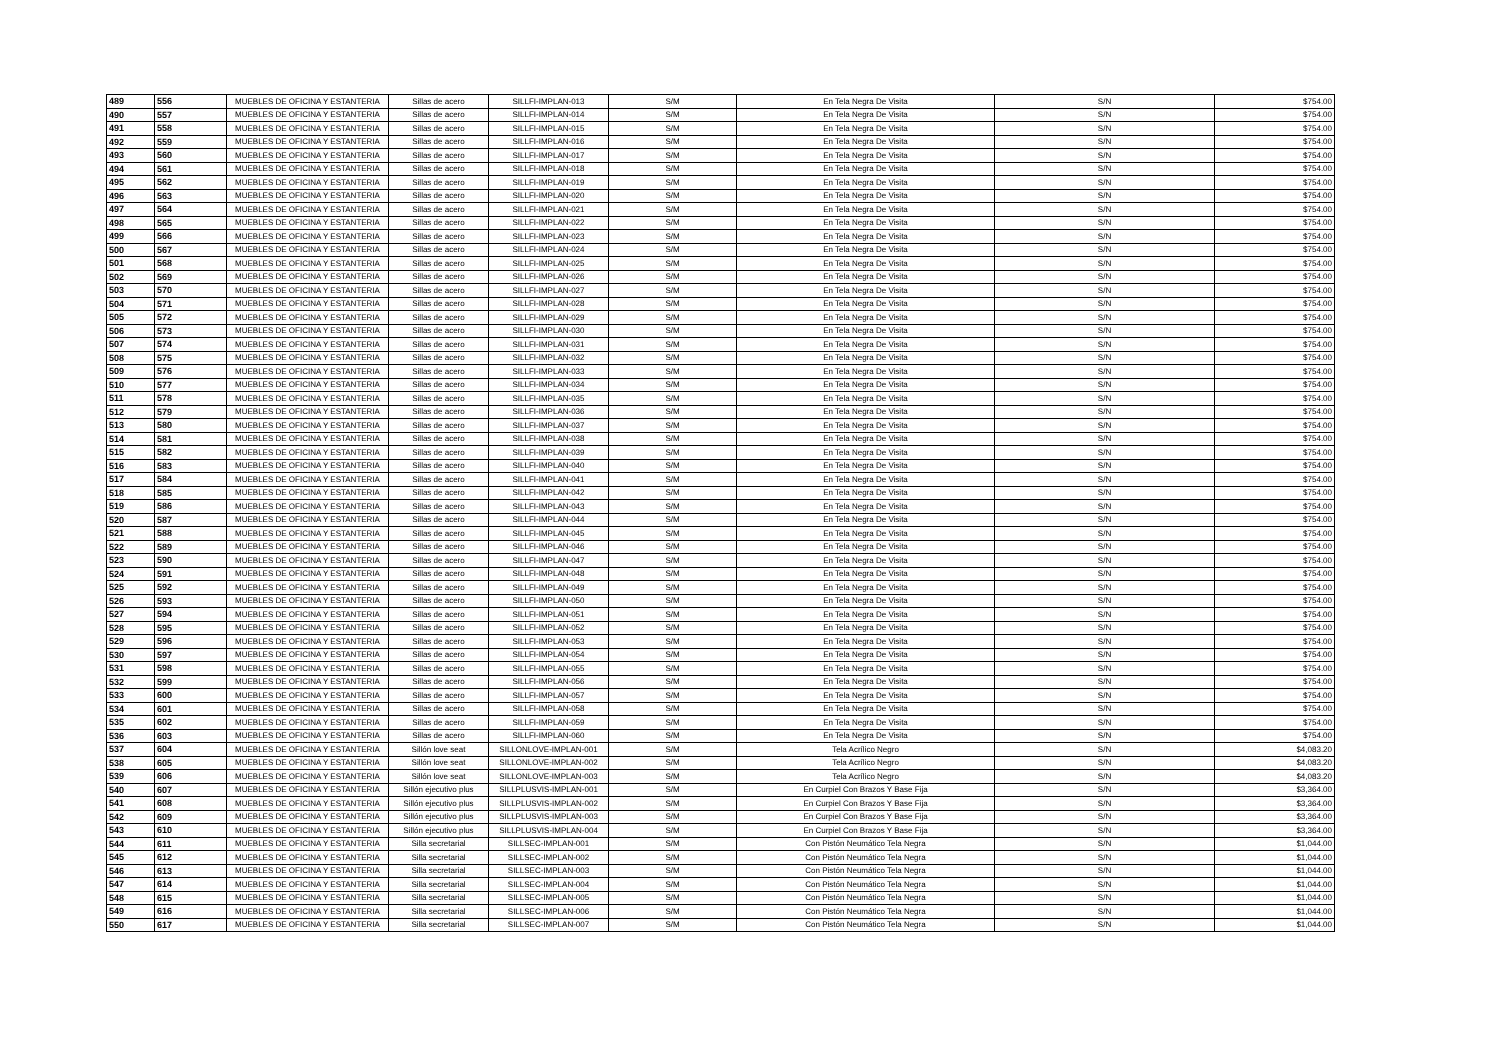| 489 | 556 | MUEBLES DE OFICINA Y ESTANTERIA | Sillas de acero | SILLFI-IMPLAN-013 | S/M | En Tela Negra De Visita | S/N | $754.00 |
| 490 | 557 | MUEBLES DE OFICINA Y ESTANTERIA | Sillas de acero | SILLFI-IMPLAN-014 | S/M | En Tela Negra De Visita | S/N | $754.00 |
| 491 | 558 | MUEBLES DE OFICINA Y ESTANTERIA | Sillas de acero | SILLFI-IMPLAN-015 | S/M | En Tela Negra De Visita | S/N | $754.00 |
| 492 | 559 | MUEBLES DE OFICINA Y ESTANTERIA | Sillas de acero | SILLFI-IMPLAN-016 | S/M | En Tela Negra De Visita | S/N | $754.00 |
| 493 | 560 | MUEBLES DE OFICINA Y ESTANTERIA | Sillas de acero | SILLFI-IMPLAN-017 | S/M | En Tela Negra De Visita | S/N | $754.00 |
| 494 | 561 | MUEBLES DE OFICINA Y ESTANTERIA | Sillas de acero | SILLFI-IMPLAN-018 | S/M | En Tela Negra De Visita | S/N | $754.00 |
| 495 | 562 | MUEBLES DE OFICINA Y ESTANTERIA | Sillas de acero | SILLFI-IMPLAN-019 | S/M | En Tela Negra De Visita | S/N | $754.00 |
| 496 | 563 | MUEBLES DE OFICINA Y ESTANTERIA | Sillas de acero | SILLFI-IMPLAN-020 | S/M | En Tela Negra De Visita | S/N | $754.00 |
| 497 | 564 | MUEBLES DE OFICINA Y ESTANTERIA | Sillas de acero | SILLFI-IMPLAN-021 | S/M | En Tela Negra De Visita | S/N | $754.00 |
| 498 | 565 | MUEBLES DE OFICINA Y ESTANTERIA | Sillas de acero | SILLFI-IMPLAN-022 | S/M | En Tela Negra De Visita | S/N | $754.00 |
| 499 | 566 | MUEBLES DE OFICINA Y ESTANTERIA | Sillas de acero | SILLFI-IMPLAN-023 | S/M | En Tela Negra De Visita | S/N | $754.00 |
| 500 | 567 | MUEBLES DE OFICINA Y ESTANTERIA | Sillas de acero | SILLFI-IMPLAN-024 | S/M | En Tela Negra De Visita | S/N | $754.00 |
| 501 | 568 | MUEBLES DE OFICINA Y ESTANTERIA | Sillas de acero | SILLFI-IMPLAN-025 | S/M | En Tela Negra De Visita | S/N | $754.00 |
| 502 | 569 | MUEBLES DE OFICINA Y ESTANTERIA | Sillas de acero | SILLFI-IMPLAN-026 | S/M | En Tela Negra De Visita | S/N | $754.00 |
| 503 | 570 | MUEBLES DE OFICINA Y ESTANTERIA | Sillas de acero | SILLFI-IMPLAN-027 | S/M | En Tela Negra De Visita | S/N | $754.00 |
| 504 | 571 | MUEBLES DE OFICINA Y ESTANTERIA | Sillas de acero | SILLFI-IMPLAN-028 | S/M | En Tela Negra De Visita | S/N | $754.00 |
| 505 | 572 | MUEBLES DE OFICINA Y ESTANTERIA | Sillas de acero | SILLFI-IMPLAN-029 | S/M | En Tela Negra De Visita | S/N | $754.00 |
| 506 | 573 | MUEBLES DE OFICINA Y ESTANTERIA | Sillas de acero | SILLFI-IMPLAN-030 | S/M | En Tela Negra De Visita | S/N | $754.00 |
| 507 | 574 | MUEBLES DE OFICINA Y ESTANTERIA | Sillas de acero | SILLFI-IMPLAN-031 | S/M | En Tela Negra De Visita | S/N | $754.00 |
| 508 | 575 | MUEBLES DE OFICINA Y ESTANTERIA | Sillas de acero | SILLFI-IMPLAN-032 | S/M | En Tela Negra De Visita | S/N | $754.00 |
| 509 | 576 | MUEBLES DE OFICINA Y ESTANTERIA | Sillas de acero | SILLFI-IMPLAN-033 | S/M | En Tela Negra De Visita | S/N | $754.00 |
| 510 | 577 | MUEBLES DE OFICINA Y ESTANTERIA | Sillas de acero | SILLFI-IMPLAN-034 | S/M | En Tela Negra De Visita | S/N | $754.00 |
| 511 | 578 | MUEBLES DE OFICINA Y ESTANTERIA | Sillas de acero | SILLFI-IMPLAN-035 | S/M | En Tela Negra De Visita | S/N | $754.00 |
| 512 | 579 | MUEBLES DE OFICINA Y ESTANTERIA | Sillas de acero | SILLFI-IMPLAN-036 | S/M | En Tela Negra De Visita | S/N | $754.00 |
| 513 | 580 | MUEBLES DE OFICINA Y ESTANTERIA | Sillas de acero | SILLFI-IMPLAN-037 | S/M | En Tela Negra De Visita | S/N | $754.00 |
| 514 | 581 | MUEBLES DE OFICINA Y ESTANTERIA | Sillas de acero | SILLFI-IMPLAN-038 | S/M | En Tela Negra De Visita | S/N | $754.00 |
| 515 | 582 | MUEBLES DE OFICINA Y ESTANTERIA | Sillas de acero | SILLFI-IMPLAN-039 | S/M | En Tela Negra De Visita | S/N | $754.00 |
| 516 | 583 | MUEBLES DE OFICINA Y ESTANTERIA | Sillas de acero | SILLFI-IMPLAN-040 | S/M | En Tela Negra De Visita | S/N | $754.00 |
| 517 | 584 | MUEBLES DE OFICINA Y ESTANTERIA | Sillas de acero | SILLFI-IMPLAN-041 | S/M | En Tela Negra De Visita | S/N | $754.00 |
| 518 | 585 | MUEBLES DE OFICINA Y ESTANTERIA | Sillas de acero | SILLFI-IMPLAN-042 | S/M | En Tela Negra De Visita | S/N | $754.00 |
| 519 | 586 | MUEBLES DE OFICINA Y ESTANTERIA | Sillas de acero | SILLFI-IMPLAN-043 | S/M | En Tela Negra De Visita | S/N | $754.00 |
| 520 | 587 | MUEBLES DE OFICINA Y ESTANTERIA | Sillas de acero | SILLFI-IMPLAN-044 | S/M | En Tela Negra De Visita | S/N | $754.00 |
| 521 | 588 | MUEBLES DE OFICINA Y ESTANTERIA | Sillas de acero | SILLFI-IMPLAN-045 | S/M | En Tela Negra De Visita | S/N | $754.00 |
| 522 | 589 | MUEBLES DE OFICINA Y ESTANTERIA | Sillas de acero | SILLFI-IMPLAN-046 | S/M | En Tela Negra De Visita | S/N | $754.00 |
| 523 | 590 | MUEBLES DE OFICINA Y ESTANTERIA | Sillas de acero | SILLFI-IMPLAN-047 | S/M | En Tela Negra De Visita | S/N | $754.00 |
| 524 | 591 | MUEBLES DE OFICINA Y ESTANTERIA | Sillas de acero | SILLFI-IMPLAN-048 | S/M | En Tela Negra De Visita | S/N | $754.00 |
| 525 | 592 | MUEBLES DE OFICINA Y ESTANTERIA | Sillas de acero | SILLFI-IMPLAN-049 | S/M | En Tela Negra De Visita | S/N | $754.00 |
| 526 | 593 | MUEBLES DE OFICINA Y ESTANTERIA | Sillas de acero | SILLFI-IMPLAN-050 | S/M | En Tela Negra De Visita | S/N | $754.00 |
| 527 | 594 | MUEBLES DE OFICINA Y ESTANTERIA | Sillas de acero | SILLFI-IMPLAN-051 | S/M | En Tela Negra De Visita | S/N | $754.00 |
| 528 | 595 | MUEBLES DE OFICINA Y ESTANTERIA | Sillas de acero | SILLFI-IMPLAN-052 | S/M | En Tela Negra De Visita | S/N | $754.00 |
| 529 | 596 | MUEBLES DE OFICINA Y ESTANTERIA | Sillas de acero | SILLFI-IMPLAN-053 | S/M | En Tela Negra De Visita | S/N | $754.00 |
| 530 | 597 | MUEBLES DE OFICINA Y ESTANTERIA | Sillas de acero | SILLFI-IMPLAN-054 | S/M | En Tela Negra De Visita | S/N | $754.00 |
| 531 | 598 | MUEBLES DE OFICINA Y ESTANTERIA | Sillas de acero | SILLFI-IMPLAN-055 | S/M | En Tela Negra De Visita | S/N | $754.00 |
| 532 | 599 | MUEBLES DE OFICINA Y ESTANTERIA | Sillas de acero | SILLFI-IMPLAN-056 | S/M | En Tela Negra De Visita | S/N | $754.00 |
| 533 | 600 | MUEBLES DE OFICINA Y ESTANTERIA | Sillas de acero | SILLFI-IMPLAN-057 | S/M | En Tela Negra De Visita | S/N | $754.00 |
| 534 | 601 | MUEBLES DE OFICINA Y ESTANTERIA | Sillas de acero | SILLFI-IMPLAN-058 | S/M | En Tela Negra De Visita | S/N | $754.00 |
| 535 | 602 | MUEBLES DE OFICINA Y ESTANTERIA | Sillas de acero | SILLFI-IMPLAN-059 | S/M | En Tela Negra De Visita | S/N | $754.00 |
| 536 | 603 | MUEBLES DE OFICINA Y ESTANTERIA | Sillas de acero | SILLFI-IMPLAN-060 | S/M | En Tela Negra De Visita | S/N | $754.00 |
| 537 | 604 | MUEBLES DE OFICINA Y ESTANTERIA | Sillón love seat | SILLONLOVE-IMPLAN-001 | S/M | Tela Acrílico Negro | S/N | $4,083.20 |
| 538 | 605 | MUEBLES DE OFICINA Y ESTANTERIA | Sillón love seat | SILLONLOVE-IMPLAN-002 | S/M | Tela Acrílico Negro | S/N | $4,083.20 |
| 539 | 606 | MUEBLES DE OFICINA Y ESTANTERIA | Sillón love seat | SILLONLOVE-IMPLAN-003 | S/M | Tela Acrílico Negro | S/N | $4,083.20 |
| 540 | 607 | MUEBLES DE OFICINA Y ESTANTERIA | Sillón ejecutivo plus | SILLPLUSVIS-IMPLAN-001 | S/M | En Curpiel Con Brazos Y Base Fija | S/N | $3,364.00 |
| 541 | 608 | MUEBLES DE OFICINA Y ESTANTERIA | Sillón ejecutivo plus | SILLPLUSVIS-IMPLAN-002 | S/M | En Curpiel Con Brazos Y Base Fija | S/N | $3,364.00 |
| 542 | 609 | MUEBLES DE OFICINA Y ESTANTERIA | Sillón ejecutivo plus | SILLPLUSVIS-IMPLAN-003 | S/M | En Curpiel Con Brazos Y Base Fija | S/N | $3,364.00 |
| 543 | 610 | MUEBLES DE OFICINA Y ESTANTERIA | Sillón ejecutivo plus | SILLPLUSVIS-IMPLAN-004 | S/M | En Curpiel Con Brazos Y Base Fija | S/N | $3,364.00 |
| 544 | 611 | MUEBLES DE OFICINA Y ESTANTERIA | Silla secretarial | SILLSEC-IMPLAN-001 | S/M | Con Pistón Neumático Tela Negra | S/N | $1,044.00 |
| 545 | 612 | MUEBLES DE OFICINA Y ESTANTERIA | Silla secretarial | SILLSEC-IMPLAN-002 | S/M | Con Pistón Neumático Tela Negra | S/N | $1,044.00 |
| 546 | 613 | MUEBLES DE OFICINA Y ESTANTERIA | Silla secretarial | SILLSEC-IMPLAN-003 | S/M | Con Pistón Neumático Tela Negra | S/N | $1,044.00 |
| 547 | 614 | MUEBLES DE OFICINA Y ESTANTERIA | Silla secretarial | SILLSEC-IMPLAN-004 | S/M | Con Pistón Neumático Tela Negra | S/N | $1,044.00 |
| 548 | 615 | MUEBLES DE OFICINA Y ESTANTERIA | Silla secretarial | SILLSEC-IMPLAN-005 | S/M | Con Pistón Neumático Tela Negra | S/N | $1,044.00 |
| 549 | 616 | MUEBLES DE OFICINA Y ESTANTERIA | Silla secretarial | SILLSEC-IMPLAN-006 | S/M | Con Pistón Neumático Tela Negra | S/N | $1,044.00 |
| 550 | 617 | MUEBLES DE OFICINA Y ESTANTERIA | Silla secretarial | SILLSEC-IMPLAN-007 | S/M | Con Pistón Neumático Tela Negra | S/N | $1,044.00 |